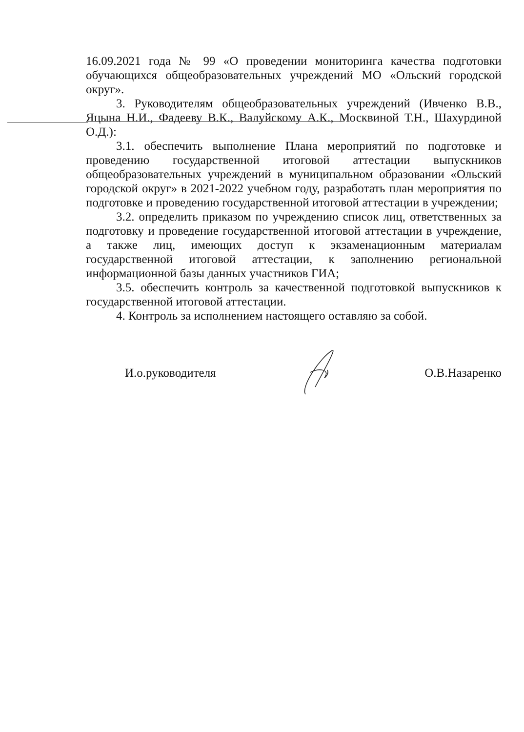16.09.2021 года № 99 «О проведении мониторинга качества подготовки обучающихся общеобразовательных учреждений МО «Ольский городской округ».
3. Руководителям общеобразовательных учреждений (Ивченко В.В., Яцына Н.И., Фадееву В.К., Валуйскому А.К., Москвиной Т.Н., Шахурдиной О.Д.):
3.1. обеспечить выполнение Плана мероприятий по подготовке и проведению государственной итоговой аттестации выпускников общеобразовательных учреждений в муниципальном образовании «Ольский городской округ» в 2021-2022 учебном году, разработать план мероприятия по подготовке и проведению государственной итоговой аттестации в учреждении;
3.2. определить приказом по учреждению список лиц, ответственных за подготовку и проведение государственной итоговой аттестации в учреждение, а также лиц, имеющих доступ к экзаменационным материалам государственной итоговой аттестации, к заполнению региональной информационной базы данных участников ГИА;
3.5. обеспечить контроль за качественной подготовкой выпускников к государственной итоговой аттестации.
4. Контроль за исполнением настоящего оставляю за собой.
И.о.руководителя О.В.Назаренко